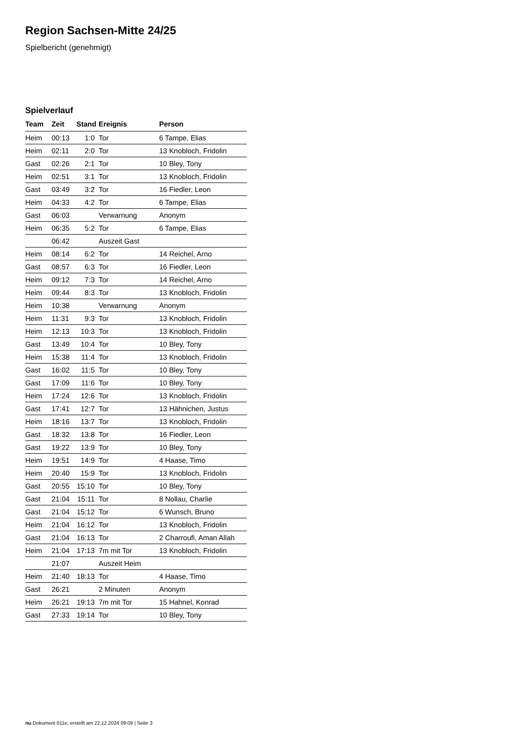Region Sachsen-Mitte 24/25
Spielbericht (genehmigt)
Spielverlauf
| Team | Zeit | Stand | Ereignis | Person |
| --- | --- | --- | --- | --- |
| Heim | 00:13 | 1:0 | Tor | 6 Tampe, Elias |
| Heim | 02:11 | 2:0 | Tor | 13 Knobloch, Fridolin |
| Gast | 02:26 | 2:1 | Tor | 10 Bley, Tony |
| Heim | 02:51 | 3:1 | Tor | 13 Knobloch, Fridolin |
| Gast | 03:49 | 3:2 | Tor | 16 Fiedler, Leon |
| Heim | 04:33 | 4:2 | Tor | 6 Tampe, Elias |
| Gast | 06:03 | | Verwarnung | Anonym |
| Heim | 06:35 | 5:2 | Tor | 6 Tampe, Elias |
| | 06:42 | | Auszeit Gast | |
| Heim | 08:14 | 6:2 | Tor | 14 Reichel, Arno |
| Gast | 08:57 | 6:3 | Tor | 16 Fiedler, Leon |
| Heim | 09:12 | 7:3 | Tor | 14 Reichel, Arno |
| Heim | 09:44 | 8:3 | Tor | 13 Knobloch, Fridolin |
| Heim | 10:38 | | Verwarnung | Anonym |
| Heim | 11:31 | 9:3 | Tor | 13 Knobloch, Fridolin |
| Heim | 12:13 | 10:3 | Tor | 13 Knobloch, Fridolin |
| Gast | 13:49 | 10:4 | Tor | 10 Bley, Tony |
| Heim | 15:38 | 11:4 | Tor | 13 Knobloch, Fridolin |
| Gast | 16:02 | 11:5 | Tor | 10 Bley, Tony |
| Gast | 17:09 | 11:6 | Tor | 10 Bley, Tony |
| Heim | 17:24 | 12:6 | Tor | 13 Knobloch, Fridolin |
| Gast | 17:41 | 12:7 | Tor | 13 Hähnichen, Justus |
| Heim | 18:16 | 13:7 | Tor | 13 Knobloch, Fridolin |
| Gast | 18:32 | 13:8 | Tor | 16 Fiedler, Leon |
| Gast | 19:22 | 13:9 | Tor | 10 Bley, Tony |
| Heim | 19:51 | 14:9 | Tor | 4 Haase, Timo |
| Heim | 20:40 | 15:9 | Tor | 13 Knobloch, Fridolin |
| Gast | 20:55 | 15:10 | Tor | 10 Bley, Tony |
| Gast | 21:04 | 15:11 | Tor | 8 Nollau, Charlie |
| Gast | 21:04 | 15:12 | Tor | 6 Wunsch, Bruno |
| Heim | 21:04 | 16:12 | Tor | 13 Knobloch, Fridolin |
| Gast | 21:04 | 16:13 | Tor | 2 Charroufi, Aman Allah |
| Heim | 21:04 | 17:13 | 7m mit Tor | 13 Knobloch, Fridolin |
| | 21:07 | | Auszeit Heim | |
| Heim | 21:40 | 18:13 | Tor | 4 Haase, Timo |
| Gast | 26:21 | | 2 Minuten | Anonym |
| Heim | 26:21 | 19:13 | 7m mit Tor | 15 Hahnel, Konrad |
| Gast | 27:33 | 19:14 | Tor | 10 Bley, Tony |
nu.Dokument 011e, erstellt am 22.12.2024 09:09 | Seite 3